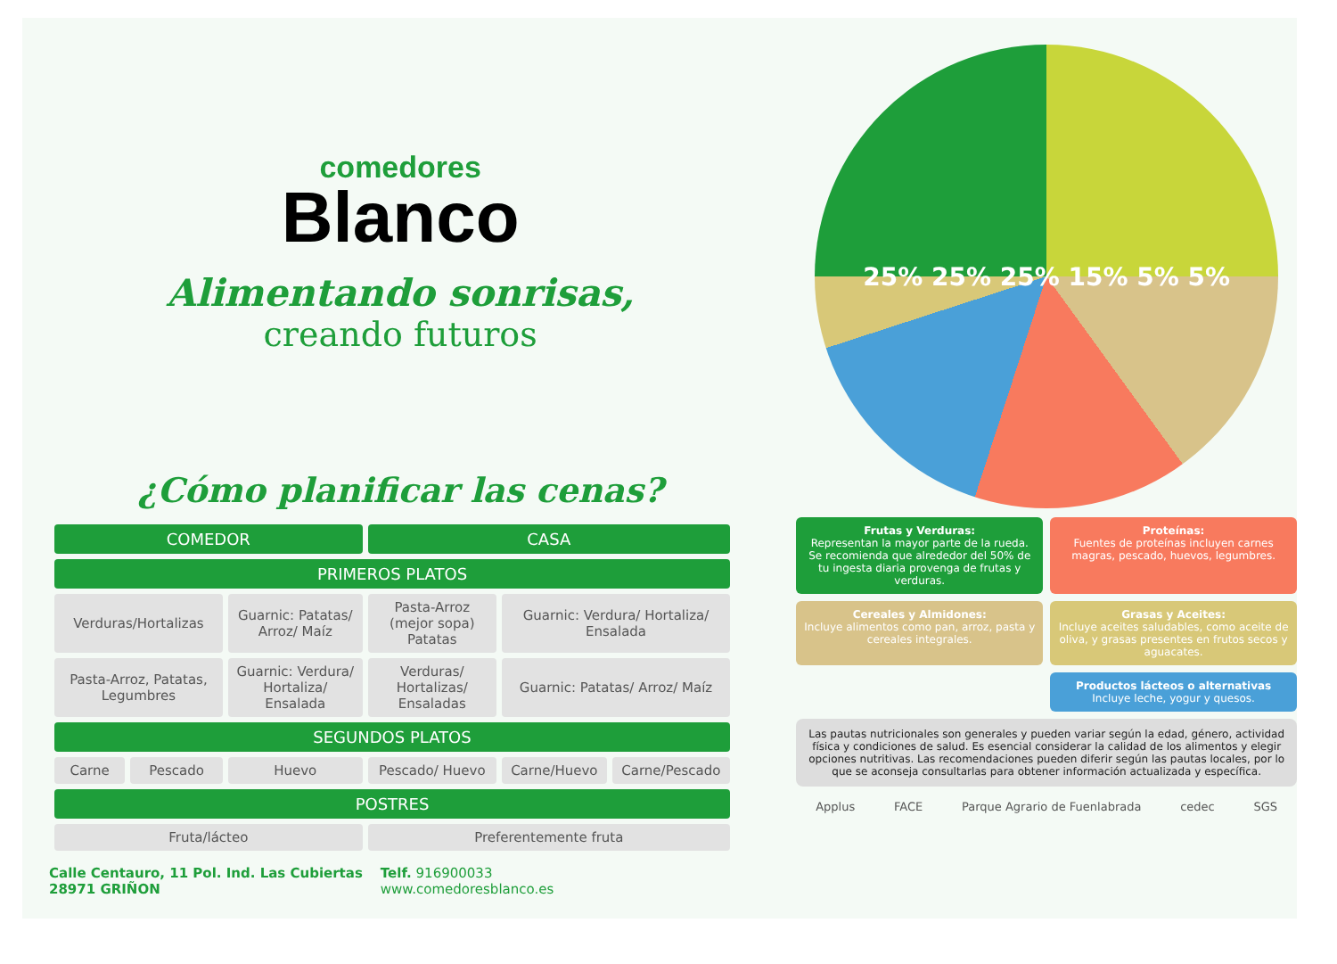comedores
Blanco
Alimentando sonrisas,
creando futuros
¿Cómo planificar las cenas?
| COMEDOR | | | CASA | | |
| --- | --- | --- | --- | --- | --- |
| PRIMEROS PLATOS | | | | | |
| Verduras/Hortalizas | | Guarnic: Patatas/ Arroz/ Maíz | Pasta-Arroz (mejor sopa) Patatas | Guarnic: Verdura/ Hortaliza/ Ensalada | |
| Pasta-Arroz, Patatas, Legumbres | | Guarnic: Verdura/ Hortaliza/ Ensalada | Verduras/ Hortalizas/ Ensaladas | Guarnic: Patatas/ Arroz/ Maíz | |
| SEGUNDOS PLATOS | | | | | |
| Carne | Pescado | Huevo | Pescado/ Huevo | Carne/Huevo | Carne/Pescado |
| POSTRES | | | | | |
| Fruta/lácteo | | | Preferentemente fruta | | |
Calle Centauro, 11 Pol. Ind. Las Cubiertas
28971 GRIÑON
Telf. 916900033
www.comedoresblanco.es
25% 25% 25% 15% 5% 5%
Frutas y Verduras:
Representan la mayor parte de la rueda. Se recomienda que alrededor del 50% de tu ingesta diaria provenga de frutas y verduras.
Proteínas:
Fuentes de proteínas incluyen carnes magras, pescado, huevos, legumbres.
Cereales y Almidones:
Incluye alimentos como pan, arroz, pasta y cereales integrales.
Grasas y Aceites:
Incluye aceites saludables, como aceite de oliva, y grasas presentes en frutos secos y aguacates.
Productos lácteos o alternativas
Incluye leche, yogur y quesos.
Las pautas nutricionales son generales y pueden variar según la edad, género, actividad física y condiciones de salud. Es esencial considerar la calidad de los alimentos y elegir opciones nutritivas. Las recomendaciones pueden diferir según las pautas locales, por lo que se aconseja consultarlas para obtener información actualizada y específica.
Applus FACE Parque Agrario de Fuenlabrada cedec SGS